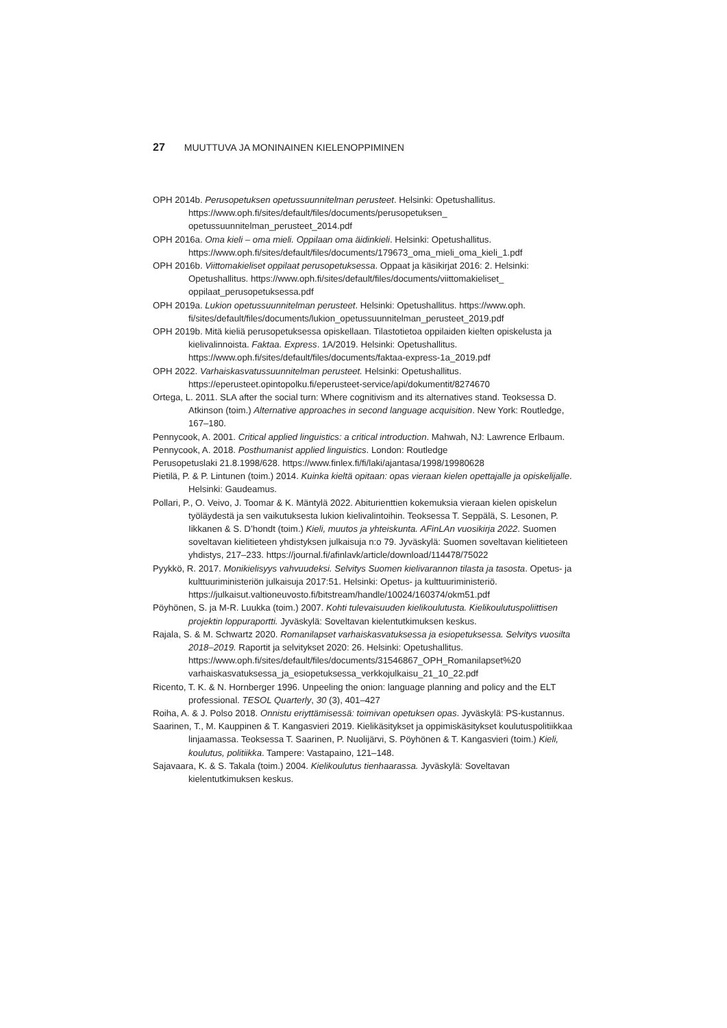27 MUUTTUVA JA MONINAINEN KIELENOPPIMINEN
OPH 2014b. Perusopetuksen opetussuunnitelman perusteet. Helsinki: Opetushallitus. https://www.oph.fi/sites/default/files/documents/perusopetuksen_ opetussuunnitelman_perusteet_2014.pdf
OPH 2016a. Oma kieli – oma mieli. Oppilaan oma äidinkieli. Helsinki: Opetushallitus. https://www.oph.fi/sites/default/files/documents/179673_oma_mieli_oma_kieli_1.pdf
OPH 2016b. Viittomakieliset oppilaat perusopetuksessa. Oppaat ja käsikirjat 2016: 2. Helsinki: Opetushallitus. https://www.oph.fi/sites/default/files/documents/viittomakieliset_ oppilaat_perusopetuksessa.pdf
OPH 2019a. Lukion opetussuunnitelman perusteet. Helsinki: Opetushallitus. https://www.oph. fi/sites/default/files/documents/lukion_opetussuunnitelman_perusteet_2019.pdf
OPH 2019b. Mitä kieliä perusopetuksessa opiskellaan. Tilastotietoa oppilaiden kielten opiskelusta ja kielivalinnoista. Faktaa. Express. 1A/2019. Helsinki: Opetushallitus. https://www.oph.fi/sites/default/files/documents/faktaa-express-1a_2019.pdf
OPH 2022. Varhaiskasvatussuunnitelman perusteet. Helsinki: Opetushallitus. https://eperusteet.opintopolku.fi/eperusteet-service/api/dokumentit/8274670
Ortega, L. 2011. SLA after the social turn: Where cognitivism and its alternatives stand. Teoksessa D. Atkinson (toim.) Alternative approaches in second language acquisition. New York: Routledge, 167–180.
Pennycook, A. 2001. Critical applied linguistics: a critical introduction. Mahwah, NJ: Lawrence Erlbaum.
Pennycook, A. 2018. Posthumanist applied linguistics. London: Routledge
Perusopetuslaki 21.8.1998/628. https://www.finlex.fi/fi/laki/ajantasa/1998/19980628
Pietilä, P. & P. Lintunen (toim.) 2014. Kuinka kieltä opitaan: opas vieraan kielen opettajalle ja opiskelijalle. Helsinki: Gaudeamus.
Pollari, P., O. Veivo, J. Toomar & K. Mäntylä 2022. Abiturienttien kokemuksia vieraan kielen opiskelun työläydestä ja sen vaikutuksesta lukion kielivalintoihin. Teoksessa T. Seppälä, S. Lesonen, P. Iikkanen & S. D’hondt (toim.) Kieli, muutos ja yhteiskunta. AFinLAn vuosikirja 2022. Suomen soveltavan kielitieteen yhdistyksen julkaisuja n:o 79. Jyväskylä: Suomen soveltavan kielitieteen yhdistys, 217–233. https://journal.fi/afinlavk/article/download/114478/75022
Pyykkö, R. 2017. Monikielisyys vahvuudeksi. Selvitys Suomen kielivarannon tilasta ja tasosta. Opetus- ja kulttuuriministeriön julkaisuja 2017:51. Helsinki: Opetus- ja kulttuuri­ministeriö. https://julkaisut.valtioneuvosto.fi/bitstream/handle/10024/160374/okm51.pdf
Pöyhönen, S. ja M-R. Luukka (toim.) 2007. Kohti tulevaisuuden kielikoulutusta. Kielikoulutus­poliittisen projektin loppuraportti. Jyväskylä: Soveltavan kielentutkimuksen keskus.
Rajala, S. & M. Schwartz 2020. Romanilapset varhaiskasvatuksessa ja esiopetuksessa. Selvitys vuosilta 2018–2019. Raportit ja selvitykset 2020: 26. Helsinki: Opetushallitus. https://www.oph.fi/sites/default/files/documents/31546867_OPH_Romanilapset%20 varhaiskasvatuksessa_ja_esiopetuksessa_verkkojulkaisu_21_10_22.pdf
Ricento, T. K. & N. Hornberger 1996. Unpeeling the onion: language planning and policy and the ELT professional. TESOL Quarterly, 30 (3), 401–427
Roiha, A. & J. Polso 2018. Onnistu eriyttämisessä: toimivan opetuksen opas. Jyväskylä: PS-kustannus.
Saarinen, T., M. Kauppinen & T. Kangasvieri 2019. Kielikäsitykset ja oppimiskäsitykset koulutuspolitiikkaa linjaamassa. Teoksessa T. Saarinen, P. Nuolijärvi, S. Pöyhönen & T. Kangasvieri (toim.) Kieli, koulutus, politiikka. Tampere: Vastapaino, 121–148.
Sajavaara, K. & S. Takala (toim.) 2004. Kielikoulutus tienhaarassa. Jyväskylä: Soveltavan kielentutkimuksen keskus.